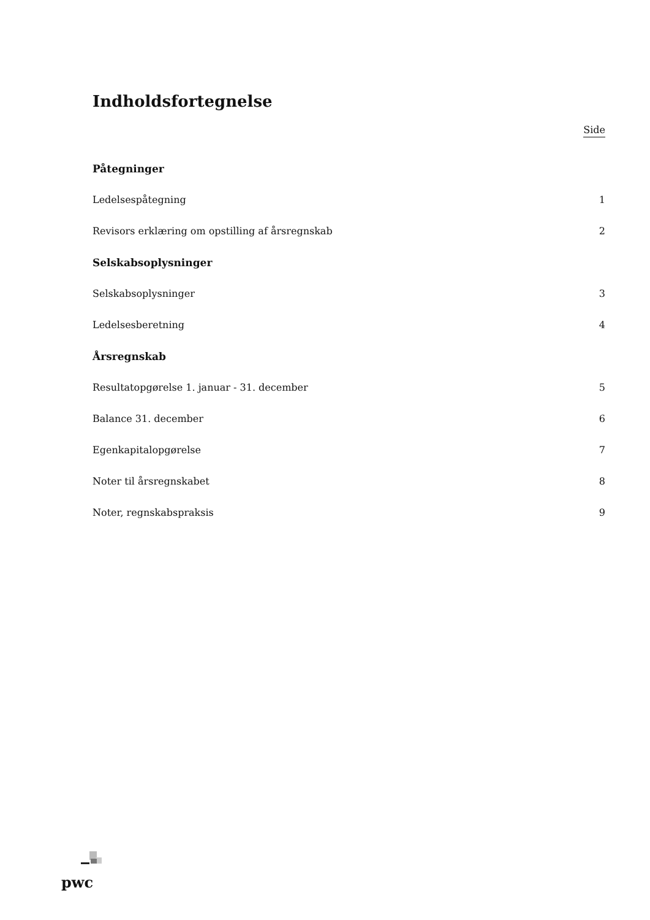Indholdsfortegnelse
Side
Påtegninger
Ledelsespåtegning 1
Revisors erklæring om opstilling af årsregnskab 2
Selskabsoplysninger
Selskabsoplysninger 3
Ledelsesberetning 4
Årsregnskab
Resultatopgørelse 1. januar - 31. december 5
Balance 31. december 6
Egenkapitalopgørelse 7
Noter til årsregnskabet 8
Noter, regnskabspraksis 9
pwc